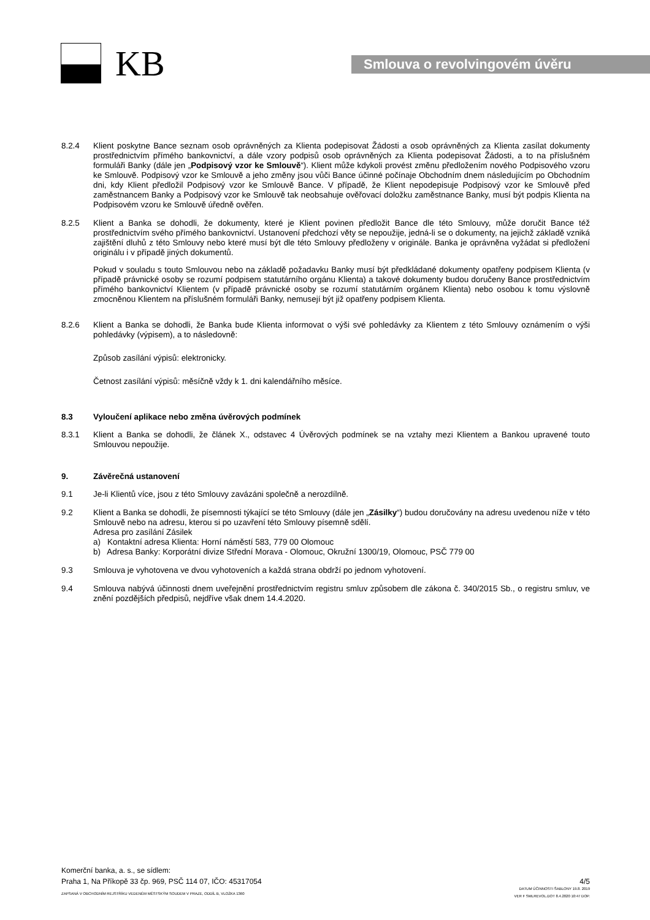KB Smlouva o revolvingovém úvěru
8.2.4 Klient poskytne Bance seznam osob oprávněných za Klienta podepisovat Žádosti a osob oprávněných za Klienta zasílat dokumenty prostřednictvím přímého bankovnictví, a dále vzory podpisů osob oprávněných za Klienta podepisovat Žádosti, a to na příslušném formuláři Banky (dále jen „Podpisový vzor ke Smlouvě“). Klient může kdykoli provést změnu předložením nového Podpisového vzoru ke Smlouvě. Podpisový vzor ke Smlouvě a jeho změny jsou vůči Bance účinné počínaje Obchodním dnem následujícím po Obchodním dni, kdy Klient předložil Podpisový vzor ke Smlouvě Bance. V případě, že Klient nepodepisuje Podpisový vzor ke Smlouvě před zaměstnancem Banky a Podpisový vzor ke Smlouvě tak neobsahuje ověřovací doložku zaměstnance Banky, musí být podpis Klienta na Podpisovém vzoru ke Smlouvě úředně ověřen.
8.2.5 Klient a Banka se dohodli, že dokumenty, které je Klient povinen předložit Bance dle této Smlouvy, může doručit Bance též prostřednictvím svého přímého bankovnictví. Ustanovení předchozí věty se nepoužije, jedná-li se o dokumenty, na jejichž základě vzniká zajištění dluhů z této Smlouvy nebo které musí být dle této Smlouvy předloženy v originále. Banka je oprávněna vyžádat si předložení originálu i v případě jiných dokumentů.
Pokud v souladu s touto Smlouvou nebo na základě požadavku Banky musí být předkládané dokumenty opatřeny podpisem Klienta (v případě právnické osoby se rozumí podpisem statutárního orgánu Klienta) a takové dokumenty budou doručeny Bance prostřednictvím přímého bankovnictví Klientem (v případě právnické osoby se rozumí statutárním orgánem Klienta) nebo osobou k tomu výslovně zmocněnou Klientem na příslušném formuláři Banky, nemusejí být již opatřeny podpisem Klienta.
8.2.6 Klient a Banka se dohodli, že Banka bude Klienta informovat o výši své pohledávky za Klientem z této Smlouvy oznámením o výši pohledávky (výpisem), a to následovně:
Způsob zasílání výpisů: elektronicky.
Četnost zasílání výpisů: měsíčně vždy k 1. dni kalendářního měsíce.
8.3 Vyloučení aplikace nebo změna úvěrových podmínek
8.3.1 Klient a Banka se dohodli, že článek X., odstavec 4 Úvěrových podmínek se na vztahy mezi Klientem a Bankou upravené touto Smlouvou nepoužije.
9. Závěrečná ustanovení
9.1 Je-li Klientů více, jsou z této Smlouvy zavázáni společně a nerozdílně.
9.2 Klient a Banka se dohodli, že písemnosti týkající se této Smlouvy (dále jen „Zásilky“) budou doručovány na adresu uvedenou níže v této Smlouvě nebo na adresu, kterou si po uzavření této Smlouvy písemně sdělí.
Adresa pro zasílání Zásilek
a) Kontaktní adresa Klienta: Horní náměstí 583, 779 00 Olomouc
b) Adresa Banky: Korporátní divize Střední Morava - Olomouc, Okružní 1300/19, Olomouc, PSČ 779 00
9.3 Smlouva je vyhotovena ve dvou vyhotoveních a každá strana obdrží po jednom vyhotovení.
9.4 Smlouva nabývá účinnosti dnem uveřejnění prostřednictvím registru smluv způsobem dle zákona č. 340/2015 Sb., o registru smluv, ve znění pozdějších předpisů, nejdříve však dnem 14.4.2020.
Komerční banka, a. s., se sídlem:
Praha 1, Na Příkopě 33 čp. 969, PSČ 114 07, IČO: 45317054
ZAPSANÁ V OBCHODNÍM REJSTŘÍKU VEDENÉM MĚSTSKÝM SOUDEM V PRAZE, ODDÍL B, VLOŽKA 1360
4/5
DATUM ÚČINNOSTI ŠABLONY 19.8. 2019
VER F SMLREVOL.DOT 8.4.2020 10:47 DOP.